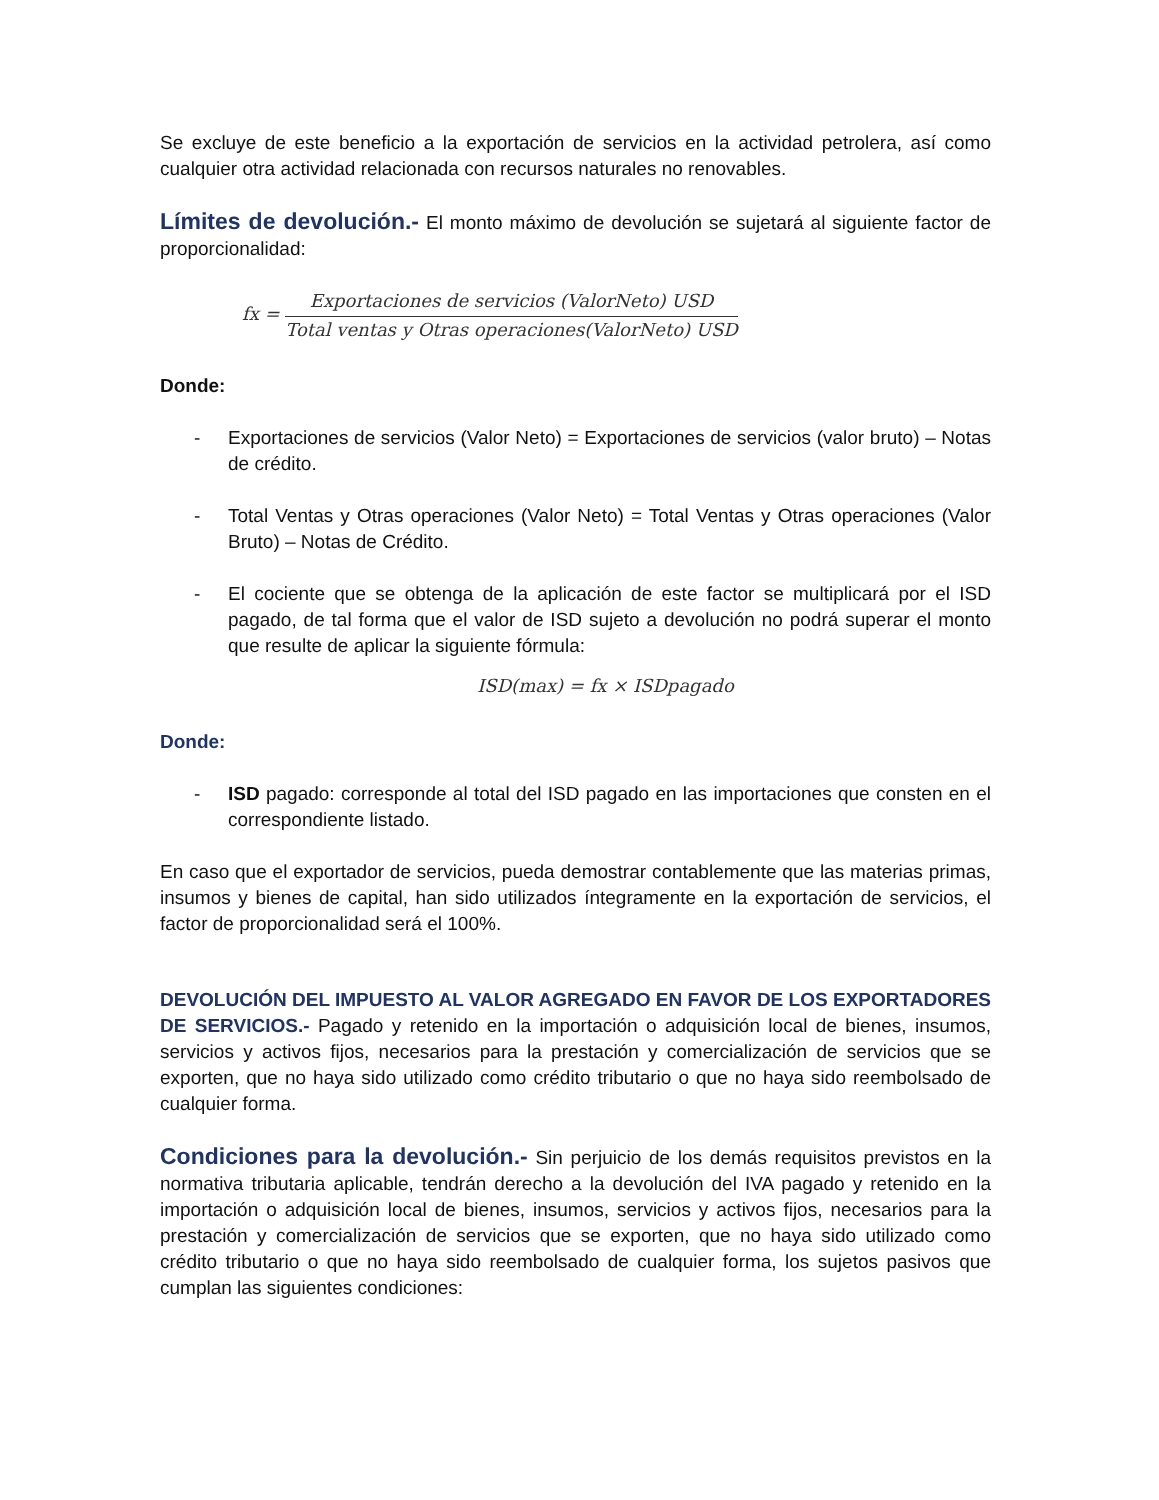Se excluye de este beneficio a la exportación de servicios en la actividad petrolera, así como cualquier otra actividad relacionada con recursos naturales no renovables.
Límites de devolución.- El monto máximo de devolución se sujetará al siguiente factor de proporcionalidad:
fx =
Exportaciones de servicios (ValorNeto) USD
Total ventas y Otras operaciones(ValorNeto) USD
Donde:
- Exportaciones de servicios (Valor Neto) = Exportaciones de servicios (valor bruto) – Notas de crédito.
- Total Ventas y Otras operaciones (Valor Neto) = Total Ventas y Otras operaciones (Valor Bruto) – Notas de Crédito.
- El cociente que se obtenga de la aplicación de este factor se multiplicará por el ISD pagado, de tal forma que el valor de ISD sujeto a devolución no podrá superar el monto que resulte de aplicar la siguiente fórmula:
ISD(max) = fx × ISDpagado
Donde:
- ISD pagado: corresponde al total del ISD pagado en las importaciones que consten en el correspondiente listado.
En caso que el exportador de servicios, pueda demostrar contablemente que las materias primas, insumos y bienes de capital, han sido utilizados íntegramente en la exportación de servicios, el factor de proporcionalidad será el 100%.
DEVOLUCIÓN DEL IMPUESTO AL VALOR AGREGADO EN FAVOR DE LOS EXPORTADORES DE SERVICIOS.- Pagado y retenido en la importación o adquisición local de bienes, insumos, servicios y activos fijos, necesarios para la prestación y comercialización de servicios que se exporten, que no haya sido utilizado como crédito tributario o que no haya sido reembolsado de cualquier forma.
Condiciones para la devolución.- Sin perjuicio de los demás requisitos previstos en la normativa tributaria aplicable, tendrán derecho a la devolución del IVA pagado y retenido en la importación o adquisición local de bienes, insumos, servicios y activos fijos, necesarios para la prestación y comercialización de servicios que se exporten, que no haya sido utilizado como crédito tributario o que no haya sido reembolsado de cualquier forma, los sujetos pasivos que cumplan las siguientes condiciones: